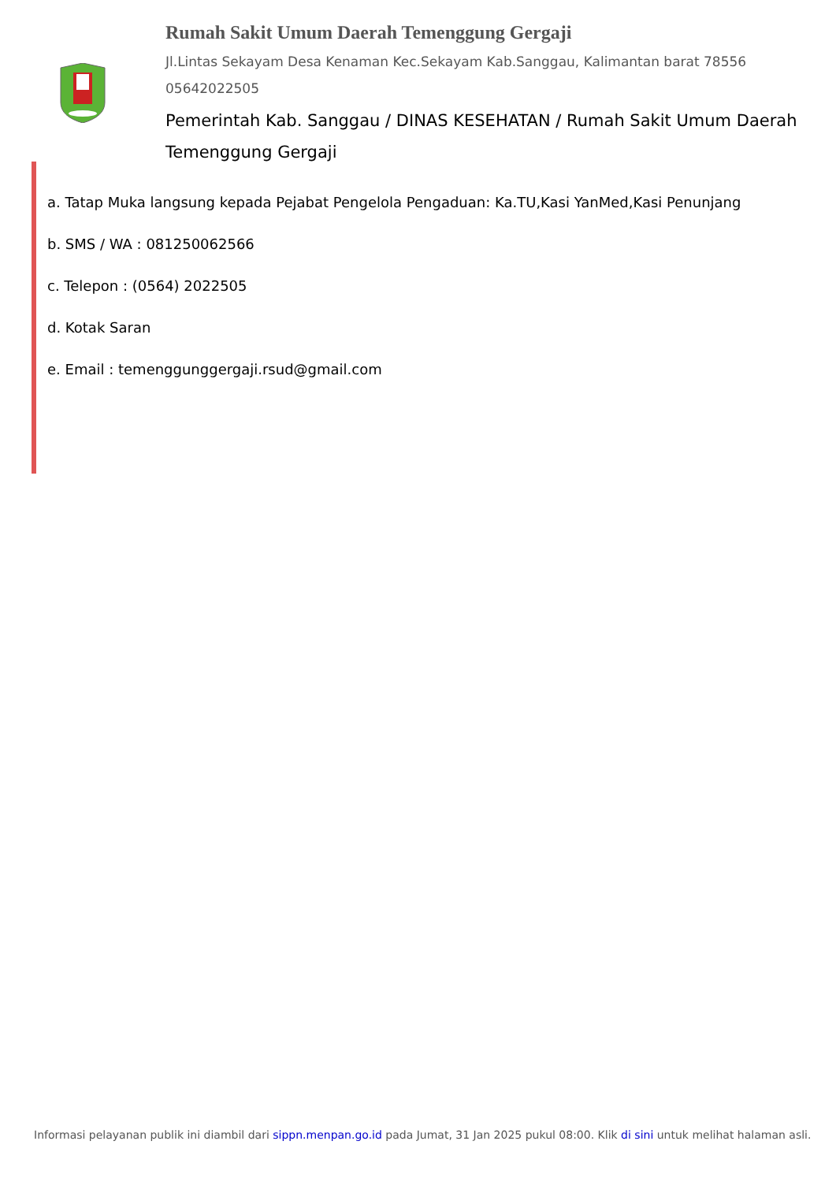Rumah Sakit Umum Daerah Temenggung Gergaji
Jl.Lintas Sekayam Desa Kenaman Kec.Sekayam Kab.Sanggau, Kalimantan barat 78556
05642022505
Pemerintah Kab. Sanggau / DINAS KESEHATAN / Rumah Sakit Umum Daerah Temenggung Gergaji
a. Tatap Muka langsung kepada Pejabat Pengelola Pengaduan: Ka.TU,Kasi YanMed,Kasi Penunjang
b. SMS / WA : 081250062566
c. Telepon : (0564) 2022505
d. Kotak Saran
e. Email : temenggunggergaji.rsud@gmail.com
Informasi pelayanan publik ini diambil dari sippn.menpan.go.id pada Jumat, 31 Jan 2025 pukul 08:00. Klik di sini untuk melihat halaman asli.